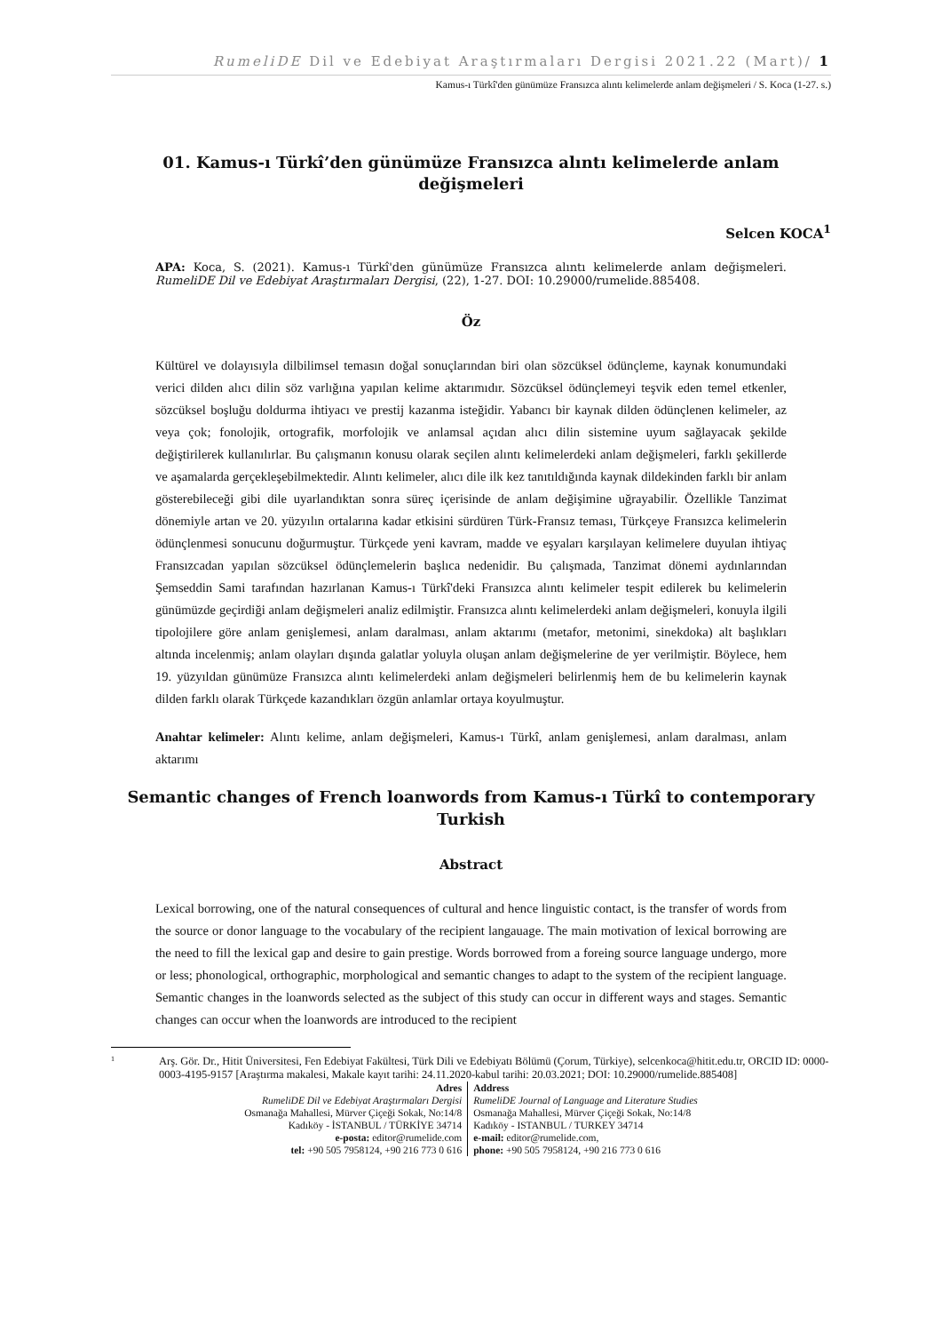RumeliDE Dil ve Edebiyat Araştırmaları Dergisi 2021.22 (Mart)/ 1
Kamus-ı Türkî'den günümüze Fransızca alıntı kelimelerde anlam değişmeleri / S. Koca (1-27. s.)
01. Kamus-ı Türkî’den günümüze Fransızca alıntı kelimelerde anlam değişmeleri
Selcen KOCA<sup>1</sup>
APA: Koca, S. (2021). Kamus-ı Türkî'den günümüze Fransızca alıntı kelimelerde anlam değişmeleri. RumeliDE Dil ve Edebiyat Araştırmaları Dergisi, (22), 1-27. DOI: 10.29000/rumelide.885408.
Öz
Kültürel ve dolayısıyla dilbilimsel temasın doğal sonuçlarından biri olan sözcüksel ödünçleme, kaynak konumundaki verici dilden alıcı dilin söz varlığına yapılan kelime aktarımıdır. Sözcüksel ödünçlemeyi teşvik eden temel etkenler, sözcüksel boşluğu doldurma ihtiyacı ve prestij kazanma isteğidir. Yabancı bir kaynak dilden ödünçlenen kelimeler, az veya çok; fonolojik, ortografik, morfolojik ve anlamsal açıdan alıcı dilin sistemine uyum sağlayacak şekilde değiştirilerek kullanılırlar. Bu çalışmanın konusu olarak seçilen alıntı kelimelerdeki anlam değişmeleri, farklı şekillerde ve aşamalarda gerçekleşebilmektedir. Alıntı kelimeler, alıcı dile ilk kez tanıtıldığında kaynak dildekinden farklı bir anlam gösterebileceği gibi dile uyarlandıktan sonra süreç içerisinde de anlam değişimine uğrayabilir. Özellikle Tanzimat dönemiyle artan ve 20. yüzyılın ortalarına kadar etkisini sürdüren Türk-Fransız teması, Türkçeye Fransızca kelimelerin ödünçlenmesi sonucunu doğurmuştur. Türkçede yeni kavram, madde ve eşyaları karşılayan kelimelere duyulan ihtiyaç Fransızcadan yapılan sözcüksel ödünçlemelerin başlıca nedenidir. Bu çalışmada, Tanzimat dönemi aydınlarından Şemseddin Sami tarafından hazırlanan Kamus-ı Türkî'deki Fransızca alıntı kelimeler tespit edilerek bu kelimelerin günümüzde geçirdiği anlam değişmeleri analiz edilmiştir. Fransızca alıntı kelimelerdeki anlam değişmeleri, konuyla ilgili tipolojilere göre anlam genişlemesi, anlam daralması, anlam aktarımı (metafor, metonimi, sinekdoka) alt başlıkları altında incelenmiş; anlam olayları dışında galatlar yoluyla oluşan anlam değişmelerine de yer verilmiştir. Böylece, hem 19. yüzyıldan günümüze Fransızca alıntı kelimelerdeki anlam değişmeleri belirlenmiş hem de bu kelimelerin kaynak dilden farklı olarak Türkçede kazandıkları özgün anlamlar ortaya koyulmuştur.
Anahtar kelimeler: Alıntı kelime, anlam değişmeleri, Kamus-ı Türkî, anlam genişlemesi, anlam daralması, anlam aktarımı
Semantic changes of French loanwords from Kamus-ı Türkî to contemporary Turkish
Abstract
Lexical borrowing, one of the natural consequences of cultural and hence linguistic contact, is the transfer of words from the source or donor language to the vocabulary of the recipient langauage. The main motivation of lexical borrowing are the need to fill the lexical gap and desire to gain prestige. Words borrowed from a foreing source language undergo, more or less; phonological, orthographic, morphological and semantic changes to adapt to the system of the recipient language. Semantic changes in the loanwords selected as the subject of this study can occur in different ways and stages. Semantic changes can occur when the loanwords are introduced to the recipient
1 Arş. Gör. Dr., Hitit Üniversitesi, Fen Edebiyat Fakültesi, Türk Dili ve Edebiyatı Bölümü (Çorum, Türkiye), selcenkoca@hitit.edu.tr, ORCID ID: 0000-0003-4195-9157 [Araştırma makalesi, Makale kayıt tarihi: 24.11.2020-kabul tarihi: 20.03.2021; DOI: 10.29000/rumelide.885408]
Adres
RumeliDE Dil ve Edebiyat Araştırmaları Dergisi
Osmanağa Mahallesi, Mürver Çiçeği Sokak, No:14/8
Kadıköy - İSTANBUL / TÜRKİYE 34714
e-posta: editor@rumelide.com
tel: +90 505 7958124, +90 216 773 0 616
Address
RumeliDE Journal of Language and Literature Studies
Osmanağa Mahallesi, Mürver Çiçeği Sokak, No:14/8
Kadıköy - ISTANBUL / TURKEY 34714
e-mail: editor@rumelide.com,
phone: +90 505 7958124, +90 216 773 0 616